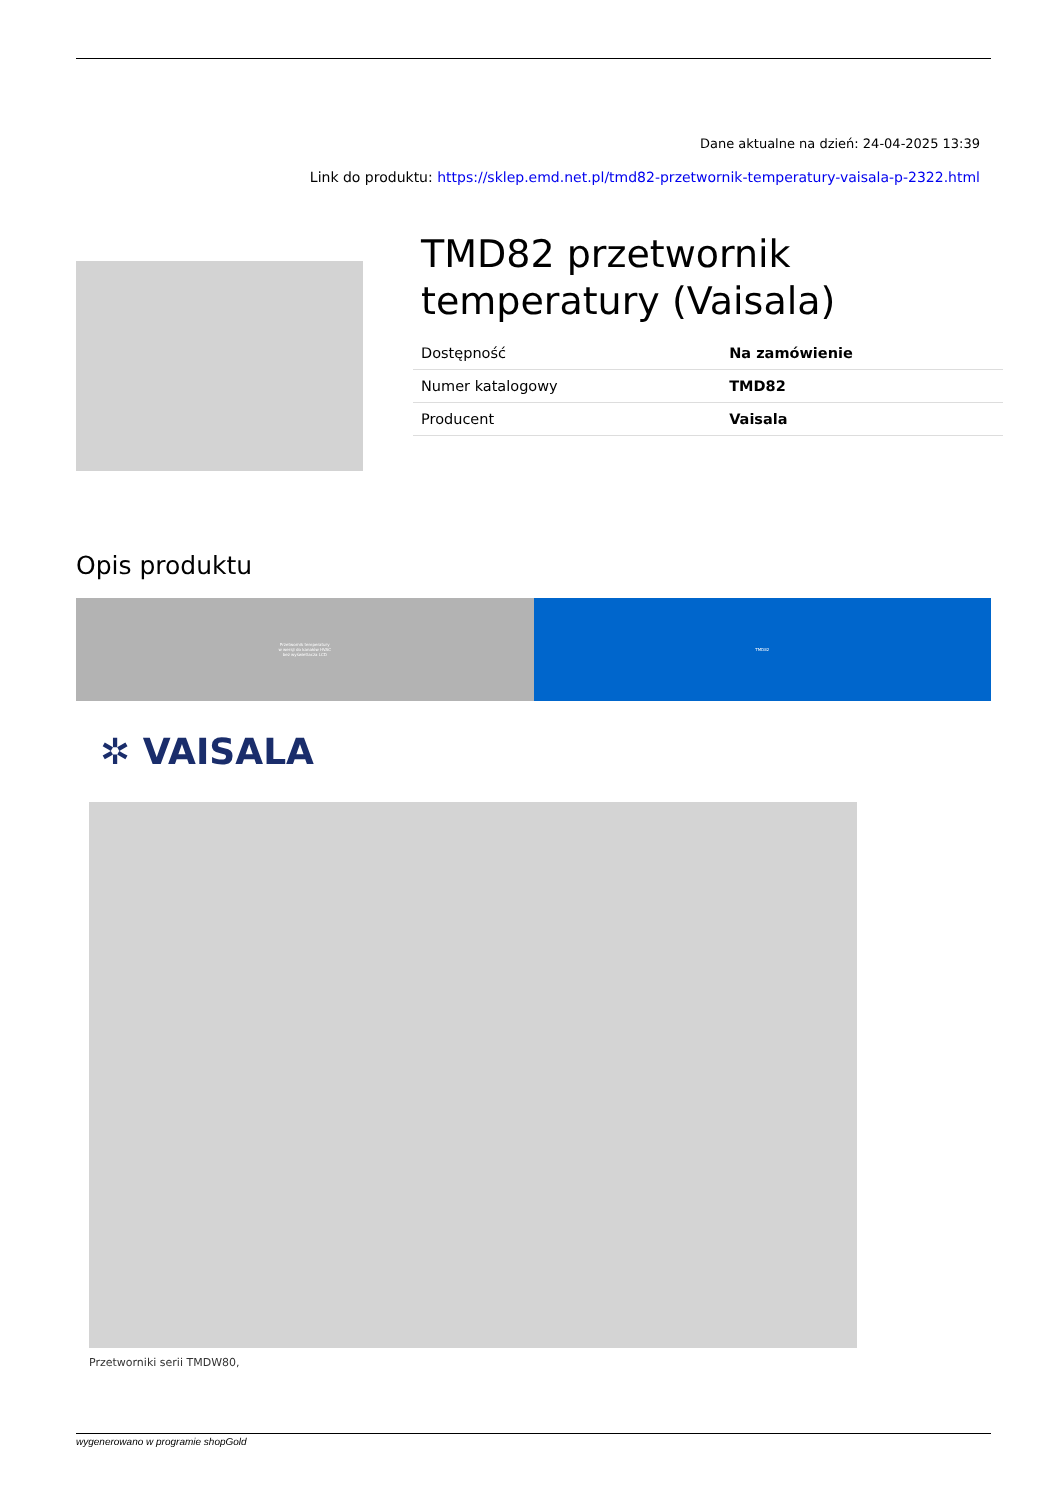Dane aktualne na dzień: 24-04-2025 13:39
Link do produktu: https://sklep.emd.net.pl/tmd82-przetwornik-temperatury-vaisala-p-2322.html
TMD82 przetwornik temperatury (Vaisala)
| Dostępność | Na zamówienie |
| Numer katalogowy | TMD82 |
| Producent | Vaisala |
Opis produktu
Przetwornik temperatury
w wersji do kanałów HVAC
bez wyświetlacza LCD
TMD82
✲ VAISALA
Przetworniki serii TMDW80,
wygenerowano w programie shopGold